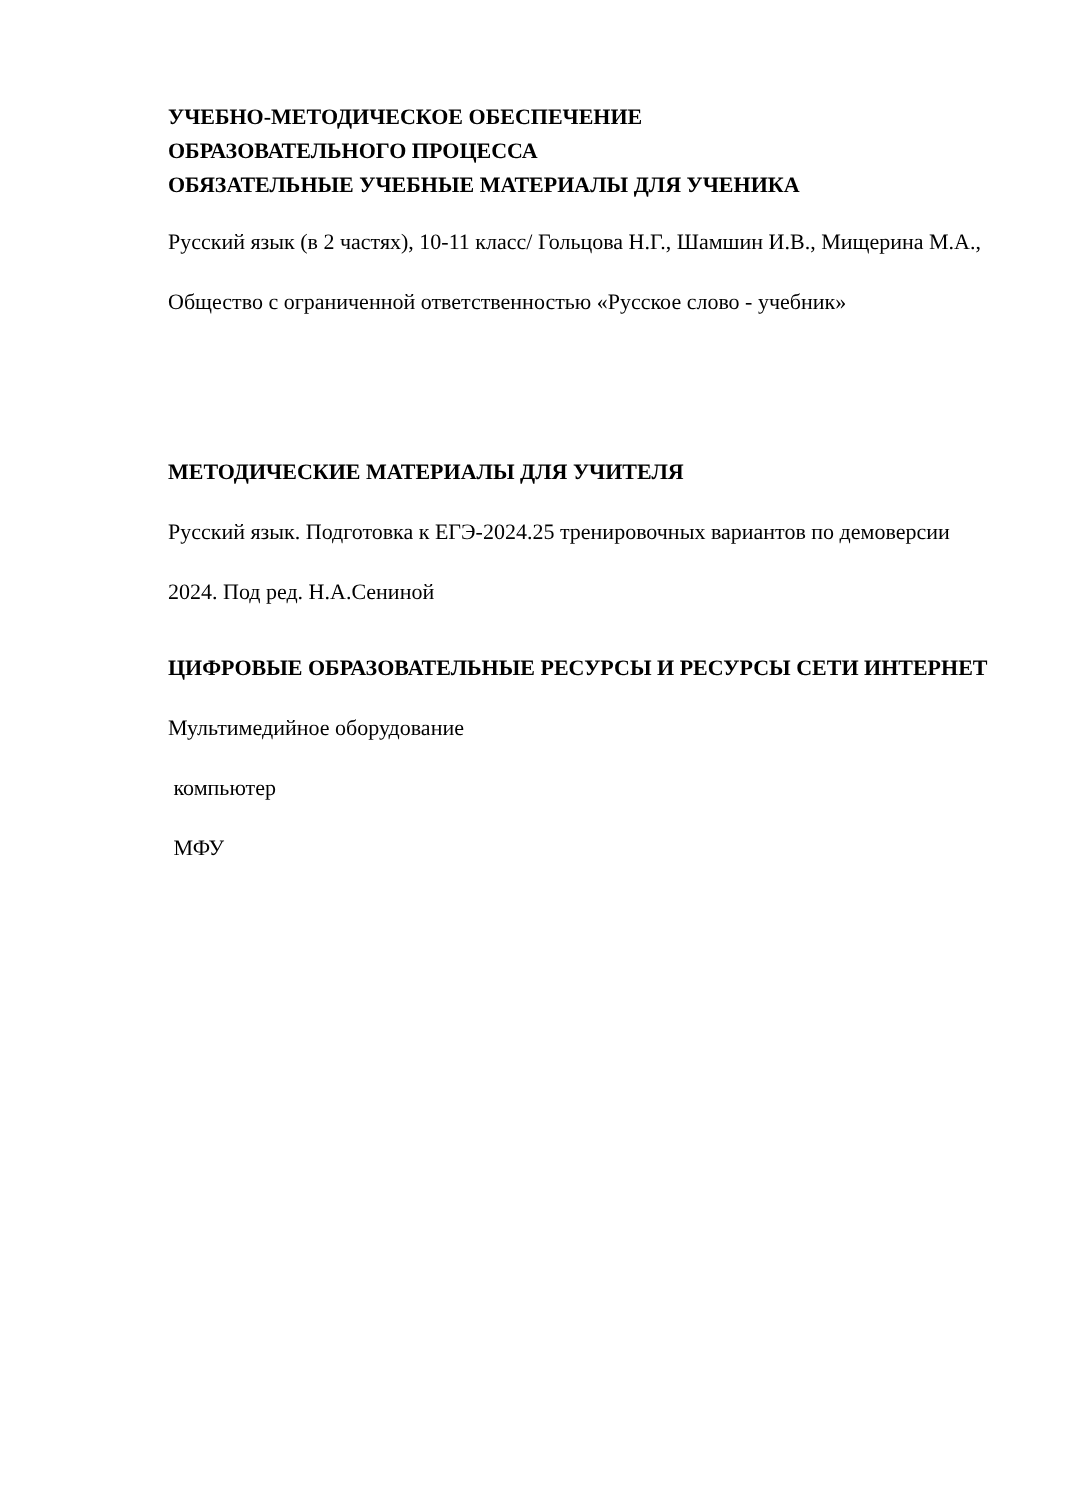УЧЕБНО-МЕТОДИЧЕСКОЕ ОБЕСПЕЧЕНИЕ
ОБРАЗОВАТЕЛЬНОГО ПРОЦЕССА
ОБЯЗАТЕЛЬНЫЕ УЧЕБНЫЕ МАТЕРИАЛЫ ДЛЯ УЧЕНИКА
Русский язык (в 2 частях), 10-11 класс/ Гольцова Н.Г., Шамшин И.В., Мищерина М.А., Общество с ограниченной ответственностью «Русское слово - учебник»
МЕТОДИЧЕСКИЕ МАТЕРИАЛЫ ДЛЯ УЧИТЕЛЯ
Русский язык. Подготовка к ЕГЭ-2024.25 тренировочных вариантов по демоверсии 2024. Под ред. Н.А.Сениной
ЦИФРОВЫЕ ОБРАЗОВАТЕЛЬНЫЕ РЕСУРСЫ И РЕСУРСЫ СЕТИ ИНТЕРНЕТ
Мультимедийное оборудование
компьютер
МФУ